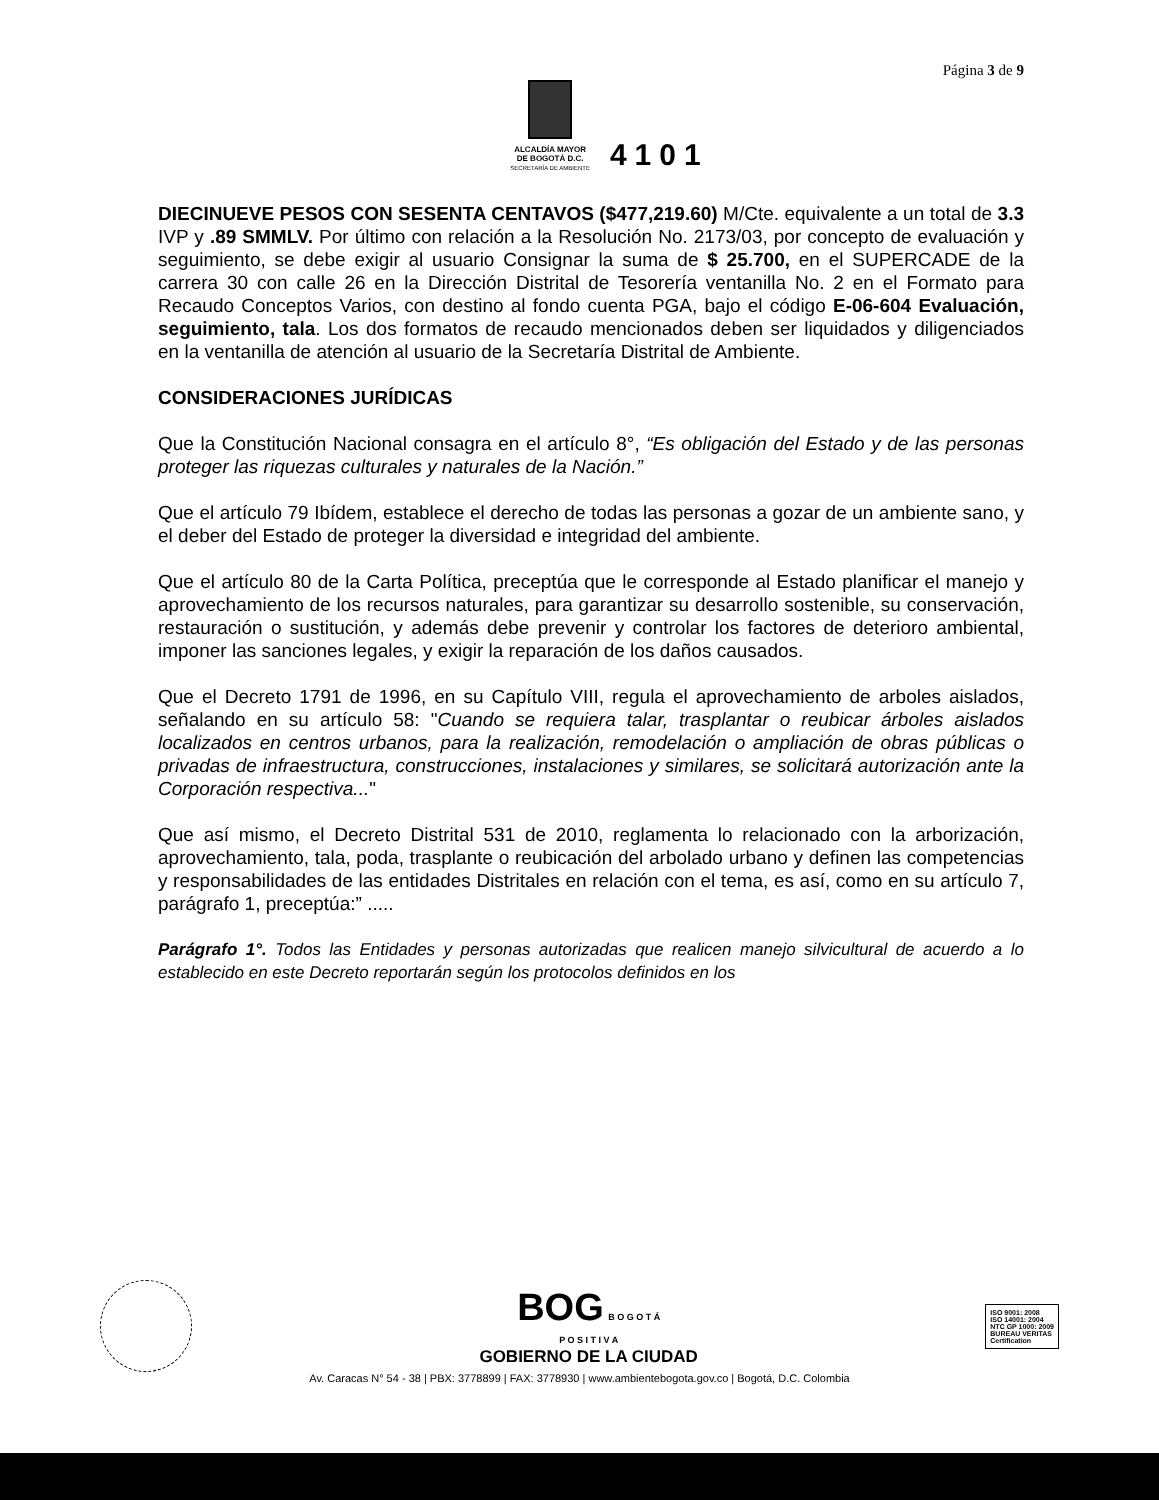Página 3 de 9
ALCALDÍA MAYOR
DE BOGOTÁ D.C.
SECRETARÍA DE AMBIENTE
4101
DIECINUEVE PESOS CON SESENTA CENTAVOS ($477,219.60) M/Cte. equivalente a un total de 3.3 IVP y .89 SMMLV. Por último con relación a la Resolución No. 2173/03, por concepto de evaluación y seguimiento, se debe exigir al usuario Consignar la suma de $ 25.700, en el SUPERCADE de la carrera 30 con calle 26 en la Dirección Distrital de Tesorería ventanilla No. 2 en el Formato para Recaudo Conceptos Varios, con destino al fondo cuenta PGA, bajo el código E-06-604 Evaluación, seguimiento, tala. Los dos formatos de recaudo mencionados deben ser liquidados y diligenciados en la ventanilla de atención al usuario de la Secretaría Distrital de Ambiente.
CONSIDERACIONES JURÍDICAS
Que la Constitución Nacional consagra en el artículo 8°, “Es obligación del Estado y de las personas proteger las riquezas culturales y naturales de la Nación.”
Que el artículo 79 Ibídem, establece el derecho de todas las personas a gozar de un ambiente sano, y el deber del Estado de proteger la diversidad e integridad del ambiente.
Que el artículo 80 de la Carta Política, preceptúa que le corresponde al Estado planificar el manejo y aprovechamiento de los recursos naturales, para garantizar su desarrollo sostenible, su conservación, restauración o sustitución, y además debe prevenir y controlar los factores de deterioro ambiental, imponer las sanciones legales, y exigir la reparación de los daños causados.
Que el Decreto 1791 de 1996, en su Capítulo VIII, regula el aprovechamiento de arboles aislados, señalando en su artículo 58: "Cuando se requiera talar, trasplantar o reubicar árboles aislados localizados en centros urbanos, para la realización, remodelación o ampliación de obras públicas o privadas de infraestructura, construcciones, instalaciones y similares, se solicitará autorización ante la Corporación respectiva..."
Que así mismo, el Decreto Distrital 531 de 2010, reglamenta lo relacionado con la arborización, aprovechamiento, tala, poda, trasplante o reubicación del arbolado urbano y definen las competencias y responsabilidades de las entidades Distritales en relación con el tema, es así, como en su artículo 7, parágrafo 1, preceptúa:” .....
Parágrafo 1°. Todos las Entidades y personas autorizadas que realicen manejo silvicultural de acuerdo a lo establecido en este Decreto reportarán según los protocolos definidos en los
BOG B O G O T Á
P O S I T I V A
GOBIERNO DE LA CIUDAD
ISO 9001: 2008
ISO 14001: 2004
NTC GP 1000: 2009
BUREAU VERITAS
Certification
Av. Caracas N° 54 - 38 | PBX: 3778899 | FAX: 3778930 | www.ambientebogota.gov.co | Bogotá, D.C. Colombia